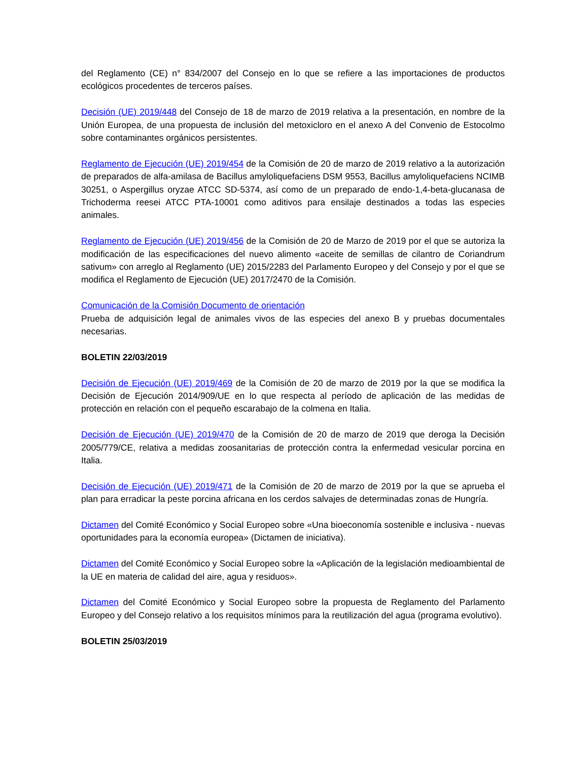del Reglamento (CE) n° 834/2007 del Consejo en lo que se refiere a las importaciones de productos ecológicos procedentes de terceros países.
Decisión (UE) 2019/448 del Consejo de 18 de marzo de 2019 relativa a la presentación, en nombre de la Unión Europea, de una propuesta de inclusión del metoxicloro en el anexo A del Convenio de Estocolmo sobre contaminantes orgánicos persistentes.
Reglamento de Ejecución (UE) 2019/454 de la Comisión de 20 de marzo de 2019 relativo a la autorización de preparados de alfa-amilasa de Bacillus amyloliquefaciens DSM 9553, Bacillus amyloliquefaciens NCIMB 30251, o Aspergillus oryzae ATCC SD-5374, así como de un preparado de endo-1,4-beta-glucanasa de Trichoderma reesei ATCC PTA-10001 como aditivos para ensilaje destinados a todas las especies animales.
Reglamento de Ejecución (UE) 2019/456 de la Comisión de 20 de Marzo de 2019 por el que se autoriza la modificación de las especificaciones del nuevo alimento «aceite de semillas de cilantro de Coriandrum sativum» con arreglo al Reglamento (UE) 2015/2283 del Parlamento Europeo y del Consejo y por el que se modifica el Reglamento de Ejecución (UE) 2017/2470 de la Comisión.
Comunicación de la Comisión Documento de orientación
Prueba de adquisición legal de animales vivos de las especies del anexo B y pruebas documentales necesarias.
BOLETIN 22/03/2019
Decisión de Ejecución (UE) 2019/469 de la Comisión de 20 de marzo de 2019 por la que se modifica la Decisión de Ejecución 2014/909/UE en lo que respecta al período de aplicación de las medidas de protección en relación con el pequeño escarabajo de la colmena en Italia.
Decisión de Ejecución (UE) 2019/470 de la Comisión de 20 de marzo de 2019 que deroga la Decisión 2005/779/CE, relativa a medidas zoosanitarias de protección contra la enfermedad vesicular porcina en Italia.
Decisión de Ejecución (UE) 2019/471 de la Comisión de 20 de marzo de 2019 por la que se aprueba el plan para erradicar la peste porcina africana en los cerdos salvajes de determinadas zonas de Hungría.
Dictamen del Comité Económico y Social Europeo sobre «Una bioeconomía sostenible e inclusiva - nuevas oportunidades para la economía europea» (Dictamen de iniciativa).
Dictamen del Comité Económico y Social Europeo sobre la «Aplicación de la legislación medioambiental de la UE en materia de calidad del aire, agua y residuos».
Dictamen del Comité Económico y Social Europeo sobre la propuesta de Reglamento del Parlamento Europeo y del Consejo relativo a los requisitos mínimos para la reutilización del agua (programa evolutivo).
BOLETIN 25/03/2019